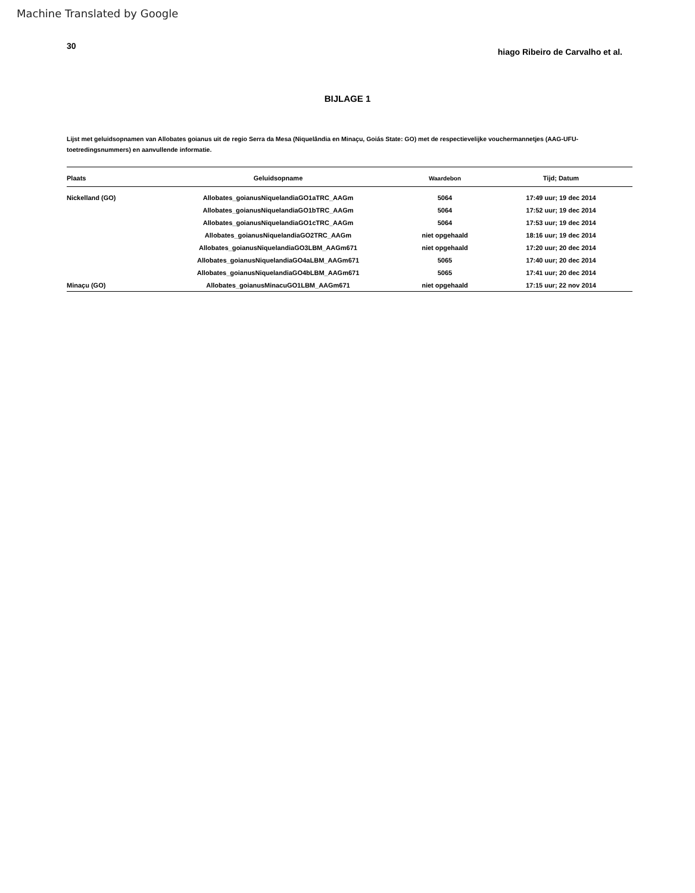Machine Translated by Google
30 hiago Ribeiro de Carvalho et al.
BIJLAGE 1
Lijst met geluidsopnamen van Allobates goianus uit de regio Serra da Mesa (Niquelândia en Minaçu, Goiás State: GO) met de respectievelijke vouchermannetjes (AAG-UFU-toetredingsnummers) en aanvullende informatie.
| Plaats | Geluidsopname | Waardebon | Tijd; Datum |
| --- | --- | --- | --- |
| Nickelland (GO) | Allobates_goianusNiquelandiaGO1aTRC_AAGm | 5064 | 17:49 uur; 19 dec 2014 |
| | Allobates_goianusNiquelandiaGO1bTRC_AAGm | 5064 | 17:52 uur; 19 dec 2014 |
| | Allobates_goianusNiquelandiaGO1cTRC_AAGm | 5064 | 17:53 uur; 19 dec 2014 |
| | Allobates_goianusNiquelandiaGO2TRC_AAGm | niet opgehaald | 18:16 uur; 19 dec 2014 |
| | Allobates_goianusNiquelandiaGO3LBM_AAGm671 | niet opgehaald | 17:20 uur; 20 dec 2014 |
| | Allobates_goianusNiquelandiaGO4aLBM_AAGm671 | 5065 | 17:40 uur; 20 dec 2014 |
| | Allobates_goianusNiquelandiaGO4bLBM_AAGm671 | 5065 | 17:41 uur; 20 dec 2014 |
| Minaçu (GO) | Allobates_goianusMinacuGO1LBM_AAGm671 | niet opgehaald | 17:15 uur; 22 nov 2014 |